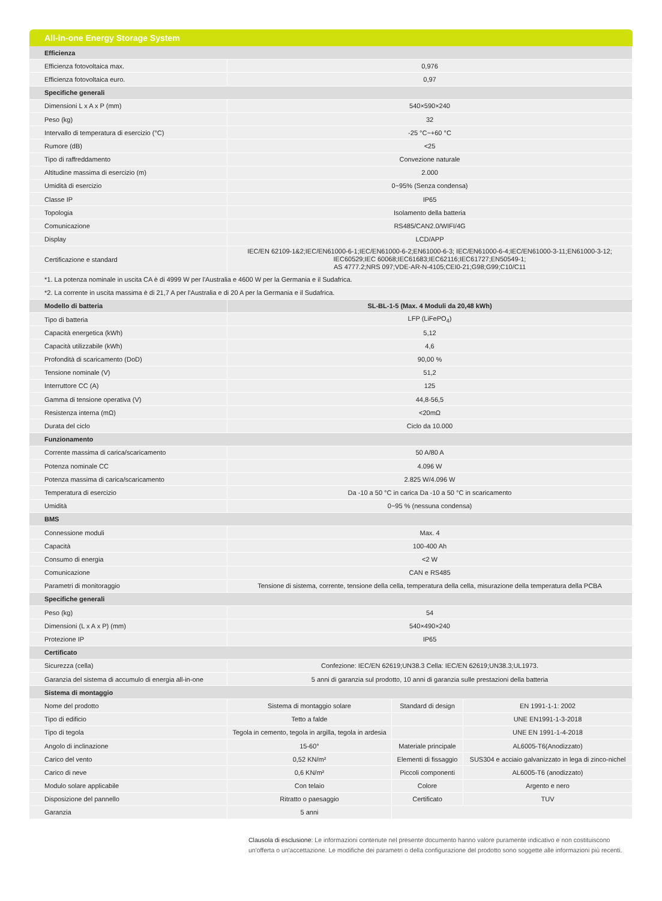All-in-one Energy Storage System
| Efficienza | | | |
| --- | --- | --- | --- |
| Efficienza fotovoltaica max. | 0,976 | | |
| Efficienza fotovoltaica euro. | 0,97 | | |
| Specifiche generali | | | |
| Dimensioni L x A x P (mm) | 540×590×240 | | |
| Peso (kg) | 32 | | |
| Intervallo di temperatura di esercizio (°C) | -25 °C~+60 °C | | |
| Rumore (dB) | <25 | | |
| Tipo di raffreddamento | Convezione naturale | | |
| Altitudine massima di esercizio (m) | 2.000 | | |
| Umidità di esercizio | 0~95% (Senza condensa) | | |
| Classe IP | IP65 | | |
| Topologia | Isolamento della batteria | | |
| Comunicazione | RS485/CAN2.0/WIFI/4G | | |
| Display | LCD/APP | | |
| Certificazione e standard | IEC/EN 62109-1&2;IEC/EN61000-6-1;IEC/EN61000-6-2;EN61000-6-3; IEC/EN61000-6-4;IEC/EN61000-3-11;EN61000-3-12; IEC60529;IEC 60068;IEC61683;IEC62116;IEC61727;EN50549-1; AS 4777.2;NRS 097;VDE-AR-N-4105;CEI0-21;G98;G99;C10/C11 | | |
| *1. La potenza nominale in uscita CA è di 4999 W per l'Australia e 4600 W per la Germania e il Sudafrica. | | | |
| *2. La corrente in uscita massima è di 21,7 A per l'Australia e di 20 A per la Germania e il Sudafrica. | | | |
| Modello di batteria | SL-BL-1-5 (Max. 4 Moduli da 20,48 kWh) | | |
| Tipo di batteria | LFP (LiFePO<sub>4</sub>) | | |
| Capacità energetica (kWh) | 5,12 | | |
| Capacità utilizzabile (kWh) | 4,6 | | |
| Profondità di scaricamento (DoD) | 90,00 % | | |
| Tensione nominale (V) | 51,2 | | |
| Interruttore CC (A) | 125 | | |
| Gamma di tensione operativa (V) | 44,8-56,5 | | |
| Resistenza interna (mΩ) | <20mΩ | | |
| Durata del ciclo | Ciclo da 10.000 | | |
| Funzionamento | | | |
| Corrente massima di carica/scaricamento | 50 A/80 A | | |
| Potenza nominale CC | 4.096 W | | |
| Potenza massima di carica/scaricamento | 2.825 W/4.096 W | | |
| Temperatura di esercizio | Da -10 a 50 °C in carica Da -10 a 50 °C in scaricamento | | |
| Umidità | 0~95 % (nessuna condensa) | | |
| BMS | | | |
| Connessione moduli | Max. 4 | | |
| Capacità | 100-400 Ah | | |
| Consumo di energia | <2 W | | |
| Comunicazione | CAN e RS485 | | |
| Parametri di monitoraggio | Tensione di sistema, corrente, tensione della cella, temperatura della cella, misurazione della temperatura della PCBA | | |
| Specifiche generali | | | |
| Peso (kg) | 54 | | |
| Dimensioni (L x A x P) (mm) | 540×490×240 | | |
| Protezione IP | IP65 | | |
| Certificato | | | |
| Sicurezza (cella) | Confezione: IEC/EN 62619;UN38.3 Cella: IEC/EN 62619;UN38.3;UL1973. | | |
| Garanzia del sistema di accumulo di energia all-in-one | 5 anni di garanzia sul prodotto, 10 anni di garanzia sulle prestazioni della batteria | | |
| Sistema di montaggio | | | |
| Nome del prodotto | Sistema di montaggio solare | Standard di design | EN 1991-1-1: 2002 |
| Tipo di edificio | Tetto a falde | | UNE EN1991-1-3-2018 |
| Tipo di tegola | Tegola in cemento, tegola in argilla, tegola in ardesia | | UNE EN 1991-1-4-2018 |
| Angolo di inclinazione | 15-60° | Materiale principale | AL6005-T6(Anodizzato) |
| Carico del vento | 0,52 KN/m² | Elementi di fissaggio | SUS304 e acciaio galvanizzato in lega di zinco-nichel |
| Carico di neve | 0,6 KN/m² | Piccoli componenti | AL6005-T6 (anodizzato) |
| Modulo solare applicabile | Con telaio | Colore | Argento e nero |
| Disposizione del pannello | Ritratto o paesaggio | Certificato | TUV |
| Garanzia | 5 anni | | |
Clausola di esclusione: Le informazioni contenute nel presente documento hanno valore puramente indicativo e non costituiscono un'offerta o un'accettazione. Le modifiche dei parametri o della configurazione del prodotto sono soggette alle informazioni più recenti.